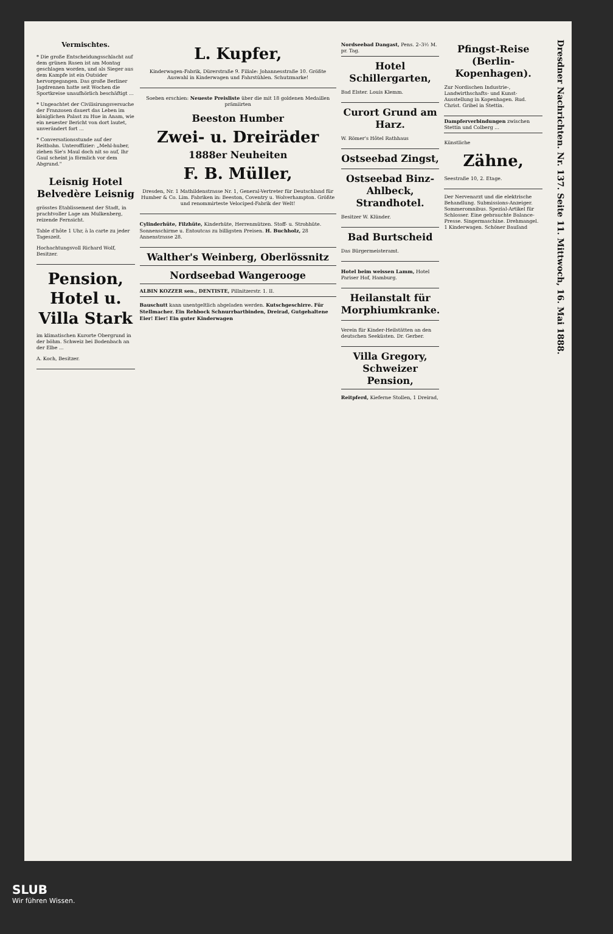Vermischtes.
* Die große Entscheidungsschlacht auf dem grünen Rasen ist am Montag geschlagen worden, und als Sieger aus dem Kampfe ist ein Outsider hervorgegangen. Das große Berliner Jagdrennen hatte seit Wochen die Sportkreise unaufhörlich beschäftigt ...
* Ungeachtet der Civilisirungsversuche der Franzosen dauert das Leben im königlichen Palast zu Hue in Anam, wie ein neuester Bericht von dort lautet, unverändert fort ...
* Conversationsstunde auf der Reitbahn. Unteroffizier: „Mehl-huber, ziehen Sie's Maul doch nit so auf, Ihr Gaul scheint ja förmlich vor dem Abgrund."
Leisnig Hotel Belvedère Leisnig
grösstes Etablissement der Stadt, in prachtvoller Lage am Mulkenberg, reizende Fernsicht.
Table d'hôte 1 Uhr, à la carte zu jeder Tageszeit.
Hochachtungsvoll Richard Wolf, Besitzer.
Pension, Hotel u. Villa Stark
im klimatischen Kurorte Obergrund in der böhm. Schweiz bei Bodenbach an der Elbe ...
A. Koch, Besitzer.
L. Kupfer,
Kinderwagen-Fabrik, Dürerstraße 9. Filiale: Johannesstraße 10. Größte Auswahl in Kinderwagen und Fahrstühlen. Schutzmarke!
Soeben erschien: Neueste Preisliste über die mit 18 goldenen Medaillen prämiirten
Beeston Humber
Zwei- u. Dreiräder
1888er Neuheiten
F. B. Müller,
Dresden, Nr. 1 Mathildenstrasse Nr. 1, General-Vertreter für Deutschland für Humber & Co. Lim. Fabriken in: Beeston, Coventry u. Wolverhampton. Größte und renommirteste Velociped-Fabrik der Welt!
Cylinderhüte, Filzhüte, Kinderhüte, Herrenmützen. Stoff- u. Strohhüte. Sonnenschirme u. Entoutcas zu billigsten Preisen. H. Buchholz, 28 Annenstrasse 28.
Walther's Weinberg, Oberlössnitz
Nordseebad Wangerooge
ALBIN KOZZER sen., DENTISTE, Pillnitzerstr. 1. II.
Bauschutt kann unentgeltlich abgeladen werden. Kutschgeschirre. Für Stellmacher. Ein Rehbock Schnurrbartbinden, Dreirad, Gutgehaltene Eier! Eier! Ein guter Kinderwagen
Nordseebad Dangast, Pens. 2–3½ M. pr. Tag.
Hotel Schillergarten,
Bad Elster. Louis Klemm.
Curort Grund am Harz.
W. Römer's Hôtel Rathhaus
Ostseebad Zingst,
Ostseebad Binz-Ahlbeck, Strandhotel.
Besitzer W. Klünder.
Bad Burtscheid
Das Bürgermeisteramt.
Hotel beim weissen Lamm, Hotel Pariser Hof, Hamburg.
Heilanstalt für Morphiumkranke.
Verein für Kinder-Heilstätten an den deutschen Seeküsten. Dr. Gerber.
Villa Gregory, Schweizer Pension,
Reitpferd, Kieferne Stollen, 1 Dreirad,
Pfingst-Reise (Berlin-Kopenhagen).
Zur Nordischen Industrie-, Landwirthschafts- und Kunst-Ausstellung in Kopenhagen. Rud. Christ. Gribel in Stettin.
Dampferverbindungen zwischen Stettin und Colberg ...
Künstliche
Zähne,
Seestraße 10, 2. Etage.
Der Nervenarzt und die elektrische Behandlung. Submissions-Anzeiger. Sommeromnibus. Spezial-Artikel für Schlosser. Eine gebrauchte Balance-Presse. Singermaschine. Drehmangel. 1 Kinderwagen. Schöner Bauſand
Dresdner Nachrichten. Nr. 137. Seite 11. Mittwoch, 16. Mai 1888.
SLUB
Wir führen Wissen.